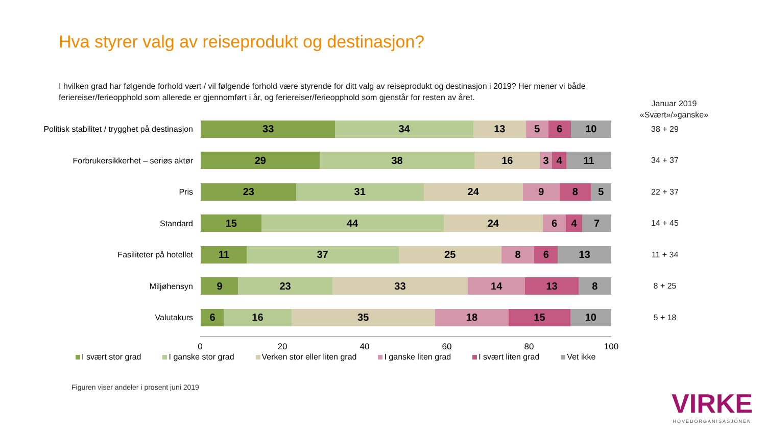Hva styrer valg av reiseprodukt og destinasjon?
I hvilken grad har følgende forhold vært / vil følgende forhold være styrende for ditt valg av reiseprodukt og destinasjon i 2019? Her mener vi både feriereiser/ferieopphold som allerede er gjennomført i år, og feriereiser/ferieopphold som gjenstår for resten av året.
Januar 2019
«Svært»/»ganske»
Politisk stabilitet / trygghet på destinasjon
33 34 13 5 6 10
38 + 29
Forbrukersikkerhet – seriøs aktør
29 38 16 3 4 11
34 + 37
Pris
23 31 24 9 8 5
22 + 37
Standard
15 44 24 6 4 7
14 + 45
Fasiliteter på hotellet
11 37 25 8 6 13
11 + 34
Miljøhensyn
9 23 33 14 13 8
8 + 25
Valutakurs
6 16 35 18 15 10
5 + 18
0 20 40 60 80 100
I svært stor grad I ganske stor grad Verken stor eller liten grad I ganske liten grad I svært liten grad Vet ikke
Figuren viser andeler i prosent juni 2019
VIRKE
HOVEDORGANISASJONEN